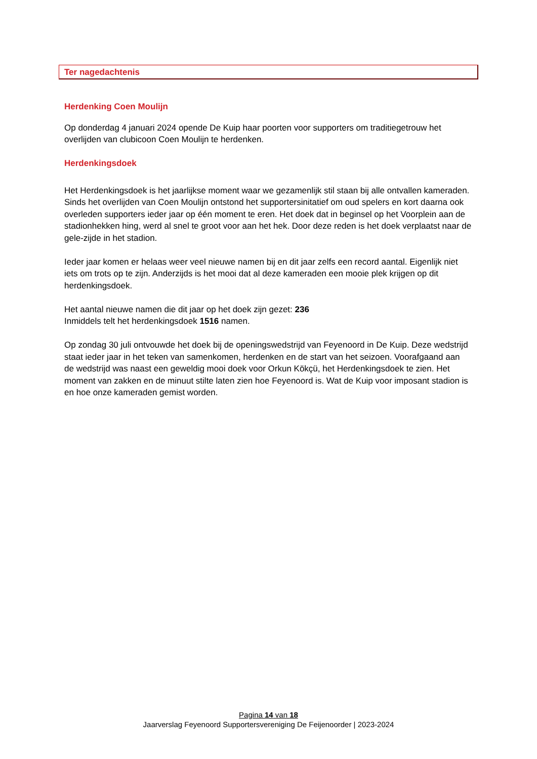Ter nagedachtenis
Herdenking Coen Moulijn
Op donderdag 4 januari 2024 opende De Kuip haar poorten voor supporters om traditiegetrouw het overlijden van clubicoon Coen Moulijn te herdenken.
Herdenkingsdoek
Het Herdenkingsdoek is het jaarlijkse moment waar we gezamenlijk stil staan bij alle ontvallen kameraden. Sinds het overlijden van Coen Moulijn ontstond het supportersinitatief om oud spelers en kort daarna ook overleden supporters ieder jaar op één moment te eren. Het doek dat in beginsel op het Voorplein aan de stadionhekken hing, werd al snel te groot voor aan het hek. Door deze reden is het doek verplaatst naar de gele-zijde in het stadion.
Ieder jaar komen er helaas weer veel nieuwe namen bij en dit jaar zelfs een record aantal. Eigenlijk niet iets om trots op te zijn. Anderzijds is het mooi dat al deze kameraden een mooie plek krijgen op dit herdenkingsdoek.
Het aantal nieuwe namen die dit jaar op het doek zijn gezet: 236
Inmiddels telt het herdenkingsdoek 1516 namen.
Op zondag 30 juli ontvouwde het doek bij de openingswedstrijd van Feyenoord in De Kuip. Deze wedstrijd staat ieder jaar in het teken van samenkomen, herdenken en de start van het seizoen. Voorafgaand aan de wedstrijd was naast een geweldig mooi doek voor Orkun Kökçü, het Herdenkingsdoek te zien. Het moment van zakken en de minuut stilte laten zien hoe Feyenoord is. Wat de Kuip voor imposant stadion is en hoe onze kameraden gemist worden.
Pagina 14 van 18
Jaarverslag Feyenoord Supportersvereniging De Feijenoorder | 2023-2024